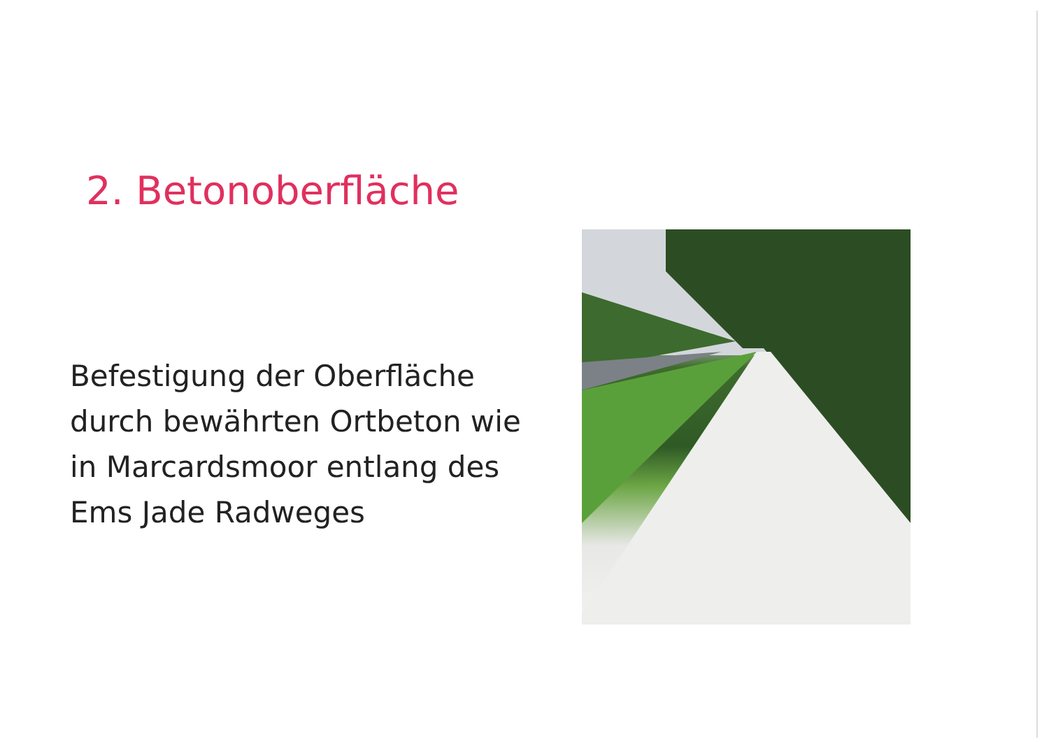2. Betonoberfläche
Befestigung der Oberfläche durch bewährten Ortbeton wie in Marcardsmoor entlang des Ems Jade Radweges